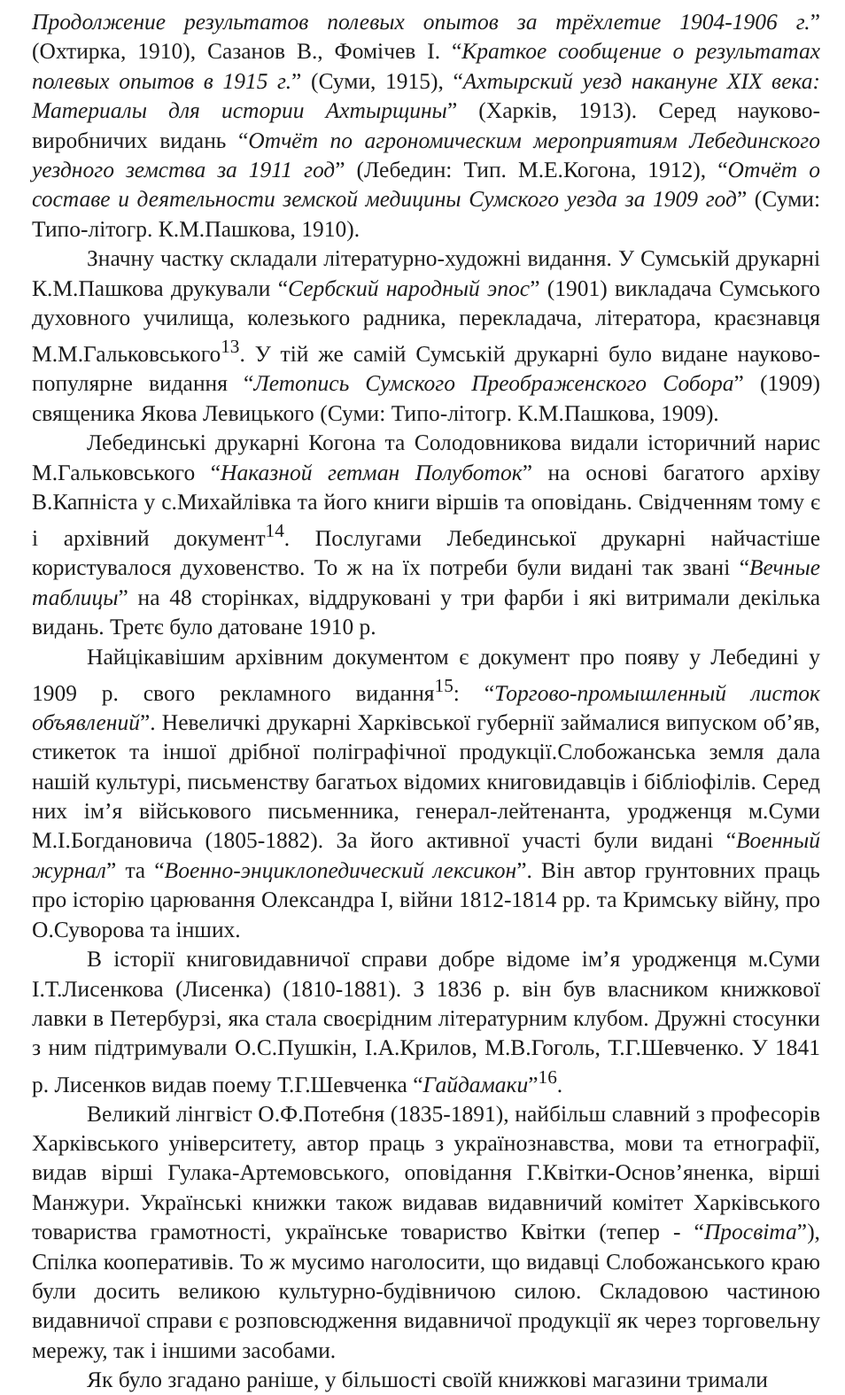Продолжение результатов полевых опытов за трёхлетие 1904-1906 г.” (Охтирка, 1910), Сазанов В., Фомічев І. “Краткое сообщение о результатах полевых опытов в 1915 г.” (Суми, 1915), “Ахтырский уезд накануне XIX века: Материалы для истории Ахтырщины” (Харків, 1913). Серед науково-виробничих видань “Отчёт по агрономическим мероприятиям Лебединского уездного земства за 1911 год” (Лебедин: Тип. М.Е.Когона, 1912), “Отчёт о составе и деятельности земской медицины Сумского уезда за 1909 год” (Суми: Типо-літогр. К.М.Пашкова, 1910).
Значну частку складали літературно-художні видання. У Сумській друкарні К.М.Пашкова друкували “Сербский народный эпос” (1901) викладача Сумського духовного училища, колезького радника, перекладача, літератора, краєзнавця М.М.Гальковського<sup>13</sup>. У тій же самій Сумській друкарні було видане науково-популярне видання “Летопись Сумского Преображенского Собора” (1909) священика Якова Левицького (Суми: Типо-літогр. К.М.Пашкова, 1909).
Лебединські друкарні Когона та Солодовникова видали історичний нарис М.Гальковського “Наказной гетман Полуботок” на основі багатого архіву В.Капніста у с.Михайлівка та його книги віршів та оповідань. Свідченням тому є і архівний документ<sup>14</sup>. Послугами Лебединської друкарні найчастіше користувалося духовенство. То ж на їх потреби були видані так звані “Вечные таблицы” на 48 сторінках, віддруковані у три фарби і які витримали декілька видань. Третє було датоване 1910 р.
Найцікавішим архівним документом є документ про появу у Лебедині у 1909 р. свого рекламного видання<sup>15</sup>: “Торгово-промышленный листок объявлений”. Невеличкі друкарні Харківської губернії займалися випуском об’яв, стикеток та іншої дрібної поліграфічної продукції.Слобожанська земля дала нашій культурі, письменству багатьох відомих книговидавців і бібліофілів. Серед них ім’я військового письменника, генерал-лейтенанта, уродженця м.Суми М.І.Богдановича (1805-1882). За його активної участі були видані “Военный журнал” та “Военно-энциклопедический лексикон”. Він автор грунтовних праць про історію царювання Олександра І, війни 1812-1814 рр. та Кримську війну, про О.Суворова та інших.
В історії книговидавничої справи добре відоме ім’я уродженця м.Суми І.Т.Лисенкова (Лисенка) (1810-1881). З 1836 р. він був власником книжкової лавки в Петербурзі, яка стала своєрідним літературним клубом. Дружні стосунки з ним підтримували О.С.Пушкін, І.А.Крилов, М.В.Гоголь, Т.Г.Шевченко. У 1841 р. Лисенков видав поему Т.Г.Шевченка “Гайдамаки”<sup>16</sup>.
Великий лінгвіст О.Ф.Потебня (1835-1891), найбільш славний з професорів Харківського університету, автор праць з українознавства, мови та етнографії, видав вірші Гулака-Артемовського, оповідання Г.Квітки-Основ’яненка, вірші Манжури. Українські книжки також видавав видавничий комітет Харківського товариства грамотності, українське товариство Квітки (тепер - “Просвіта”), Спілка кооперативів. То ж мусимо наголосити, що видавці Слобожанського краю були досить великою культурно-будівничою силою. Складовою частиною видавничої справи є розповсюдження видавничої продукції як через торговельну мережу, так і іншими засобами.
Як було згадано раніше, у більшості своїй книжкові магазини тримали